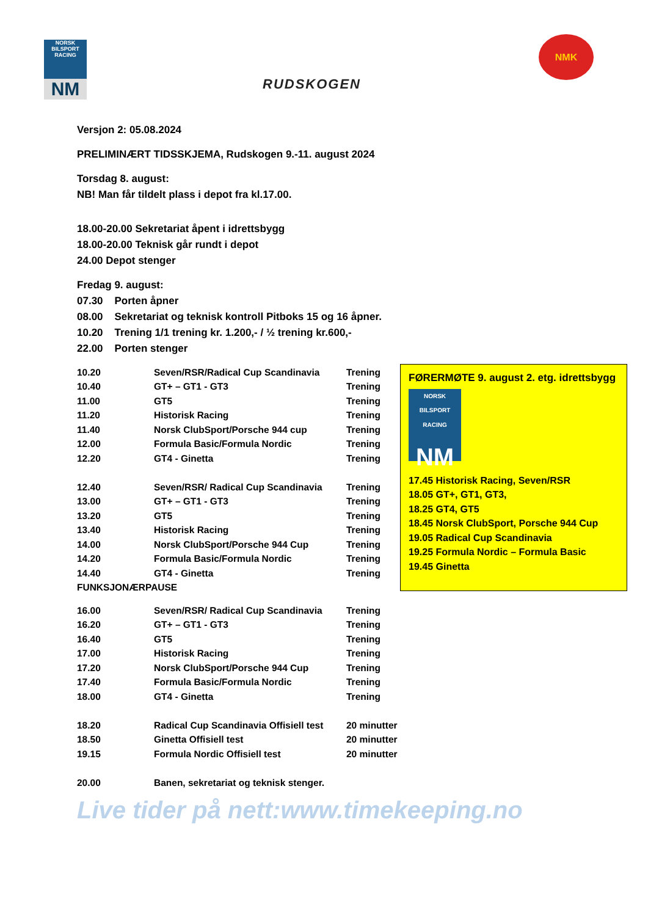NORSK BILSPORT RACING
NM
RUDSKOGEN
NMK
Versjon 2: 05.08.2024
PRELIMINÆRT TIDSSKJEMA, Rudskogen 9.-11. august 2024
Torsdag 8. august:
NB! Man får tildelt plass i depot fra kl.17.00.
18.00-20.00 Sekretariat åpent i idrettsbygg
18.00-20.00 Teknisk går rundt i depot
24.00 Depot stenger
Fredag 9. august:
07.30 Porten åpner
08.00 Sekretariat og teknisk kontroll Pitboks 15 og 16 åpner.
10.20 Trening 1/1 trening kr. 1.200,- / ½ trening kr.600,-
22.00 Porten stenger
| 10.20 | Seven/RSR/Radical Cup Scandinavia | Trening |
| 10.40 | GT+ – GT1 - GT3 | Trening |
| 11.00 | GT5 | Trening |
| 11.20 | Historisk Racing | Trening |
| 11.40 | Norsk ClubSport/Porsche 944 cup | Trening |
| 12.00 | Formula Basic/Formula Nordic | Trening |
| 12.20 | GT4 - Ginetta | Trening |
| 12.40 | Seven/RSR/ Radical Cup Scandinavia | Trening |
| 13.00 | GT+ – GT1 - GT3 | Trening |
| 13.20 | GT5 | Trening |
| 13.40 | Historisk Racing | Trening |
| 14.00 | Norsk ClubSport/Porsche 944 Cup | Trening |
| 14.20 | Formula Basic/Formula Nordic | Trening |
| 14.40 | GT4 - Ginetta | Trening |
| FUNKSJONÆRPAUSE | | |
| 16.00 | Seven/RSR/ Radical Cup Scandinavia | Trening |
| 16.20 | GT+ – GT1 - GT3 | Trening |
| 16.40 | GT5 | Trening |
| 17.00 | Historisk Racing | Trening |
| 17.20 | Norsk ClubSport/Porsche 944 Cup | Trening |
| 17.40 | Formula Basic/Formula Nordic | Trening |
| 18.00 | GT4 - Ginetta | Trening |
| 18.20 | Radical Cup Scandinavia Offisiell test | 20 minutter |
| 18.50 | Ginetta Offisiell test | 20 minutter |
| 19.15 | Formula Nordic Offisiell test | 20 minutter |
| 20.00 | Banen, sekretariat og teknisk stenger. | |
Live tider på nett:www.timekeeping.no
FØRERMØTE 9. august 2. etg. idrettsbygg
NORSK BILSPORT RACING
NM
17.45 Historisk Racing, Seven/RSR
18.05 GT+, GT1, GT3,
18.25 GT4, GT5
18.45 Norsk ClubSport, Porsche 944 Cup
19.05 Radical Cup Scandinavia
19.25 Formula Nordic – Formula Basic
19.45 Ginetta